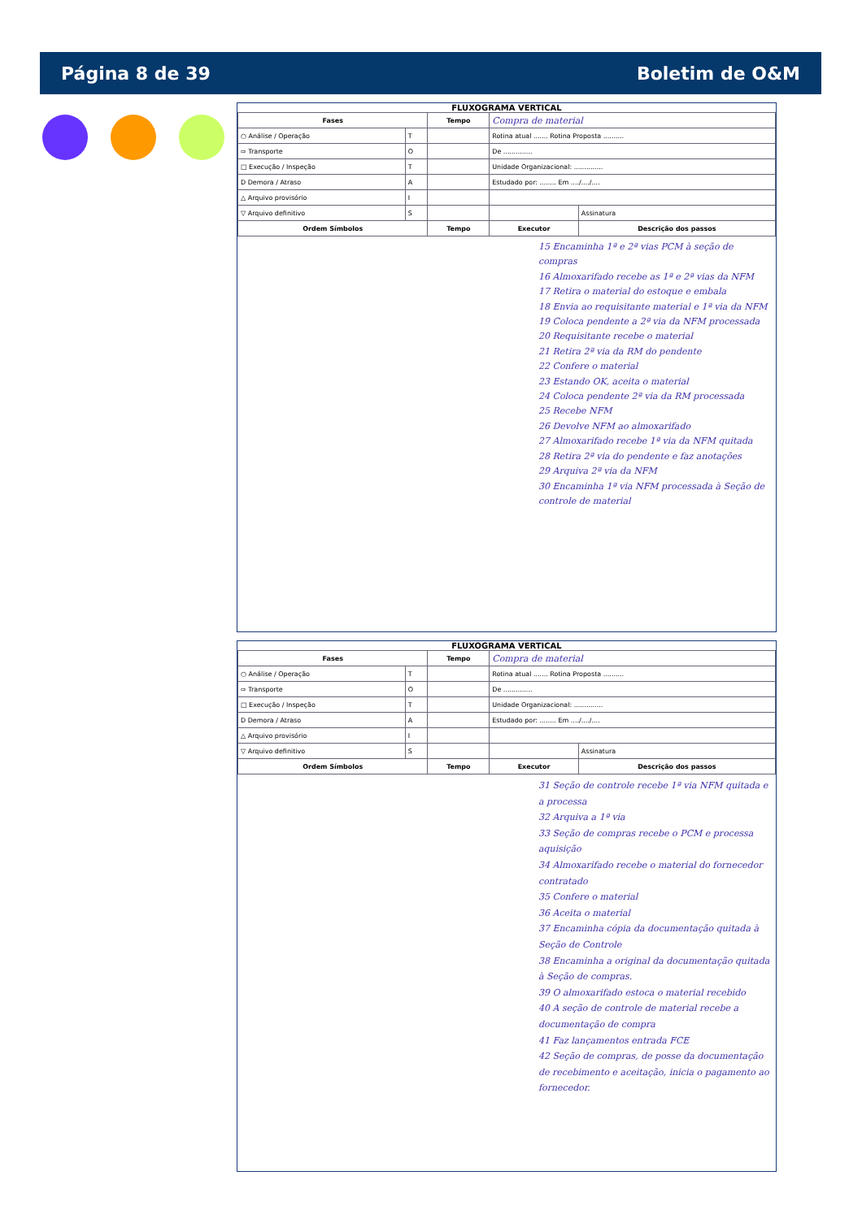Página 8 de 39 Boletim de O&M
FLUXOGRAMA VERTICAL
| Fases | | Tempo | Compra de material | |
| ○ Análise / Operação | T | | Rotina atual ....... Rotina Proposta .......... | |
| ⇨ Transporte | O | | De .............. | |
| □ Execução / Inspeção | T | | Unidade Organizacional: .............. | |
| D Demora / Atraso | A | | Estudado por: ........ Em ..../..../.... | |
| △ Arquivo provisório | I | | | |
| ▽ Arquivo definitivo | S | | | Assinatura |
| Ordem Símbolos | | Tempo | Executor | Descrição dos passos |
15 Encaminha 1ª e 2ª vias PCM à seção de compras
16 Almoxarifado recebe as 1ª e 2ª vias da NFM
17 Retira o material do estoque e embala
18 Envia ao requisitante material e 1ª via da NFM
19 Coloca pendente a 2ª via da NFM processada
20 Requisitante recebe o material
21 Retira 2ª via da RM do pendente
22 Confere o material
23 Estando OK, aceita o material
24 Coloca pendente 2ª via da RM processada
25 Recebe NFM
26 Devolve NFM ao almoxarifado
27 Almoxarifado recebe 1ª via da NFM quitada
28 Retira 2ª via do pendente e faz anotações
29 Arquiva 2ª via da NFM
30 Encaminha 1ª via NFM processada à Seção de controle de material
FLUXOGRAMA VERTICAL
| Fases | | Tempo | Compra de material | |
| ○ Análise / Operação | T | | Rotina atual ....... Rotina Proposta .......... | |
| ⇨ Transporte | O | | De .............. | |
| □ Execução / Inspeção | T | | Unidade Organizacional: .............. | |
| D Demora / Atraso | A | | Estudado por: ........ Em ..../..../.... | |
| △ Arquivo provisório | I | | | |
| ▽ Arquivo definitivo | S | | | Assinatura |
| Ordem Símbolos | | Tempo | Executor | Descrição dos passos |
31 Seção de controle recebe 1ª via NFM quitada e a processa
32 Arquiva a 1ª via
33 Seção de compras recebe o PCM e processa aquisição
34 Almoxarifado recebe o material do fornecedor contratado
35 Confere o material
36 Aceita o material
37 Encaminha cópia da documentação quitada à Seção de Controle
38 Encaminha a original da documentação quitada à Seção de compras.
39 O almoxarifado estoca o material recebido
40 A seção de controle de material recebe a documentação de compra
41 Faz lançamentos entrada FCE
42 Seção de compras, de posse da documentação de recebimento e aceitação, inicia o pagamento ao fornecedor.